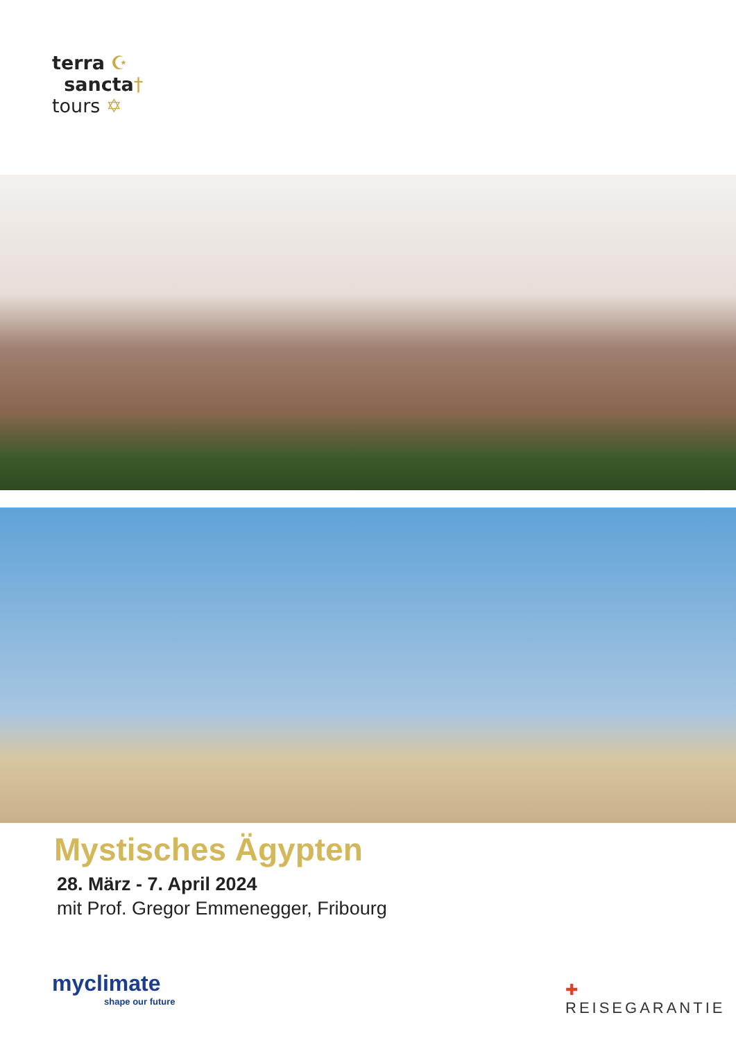terra ☪
sancta†
tours ✡
Mystisches Ägypten
28. März - 7. April 2024
mit Prof. Gregor Emmenegger, Fribourg
myclimate
shape our future
✚ REISEGARANTIE